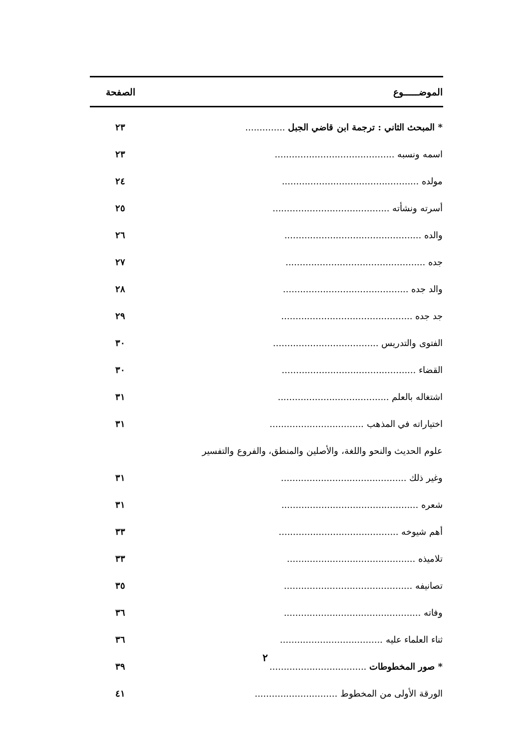| الموضـــــوع | | الصفحة |
| --- | --- | --- |
| * المبحث الثاني : ترجمة ابن قاضي الجبل .............. | | ٢٣ |
| اسمه ونسبه .......................................... | | ٢٣ |
| مولده ................................................ | | ٢٤ |
| أسرته ونشأته ......................................... | | ٢٥ |
| والده ................................................ | | ٢٦ |
| جده ................................................. | | ٢٧ |
| والد جده ............................................ | | ٢٨ |
| جد جده .............................................. | | ٢٩ |
| الفتوى والتدريس ..................................... | | ٣٠ |
| القضاء ............................................... | | ٣٠ |
| اشتغاله بالعلم ....................................... | | ٣١ |
| اختياراته في المذهب ................................. | | ٣١ |
| علوم الحديث والنحو واللغة، والأصلين والمنطق، والفروع والتفسير | | |
| وغير ذلك ............................................ | | ٣١ |
| شعره ................................................ | | ٣١ |
| أهم شيوخه .......................................... | | ٣٣ |
| تلاميذه ............................................. | | ٣٣ |
| تصانيفه ............................................. | | ٣٥ |
| وفاته ................................................ | | ٣٦ |
| ثناء العلماء عليه .................................... | | ٣٦ |
| * صور المخطوطات .................................. | | ٣٩ |
| الورقة الأولى من المخطوط ............................. | | ٤١ |
٢